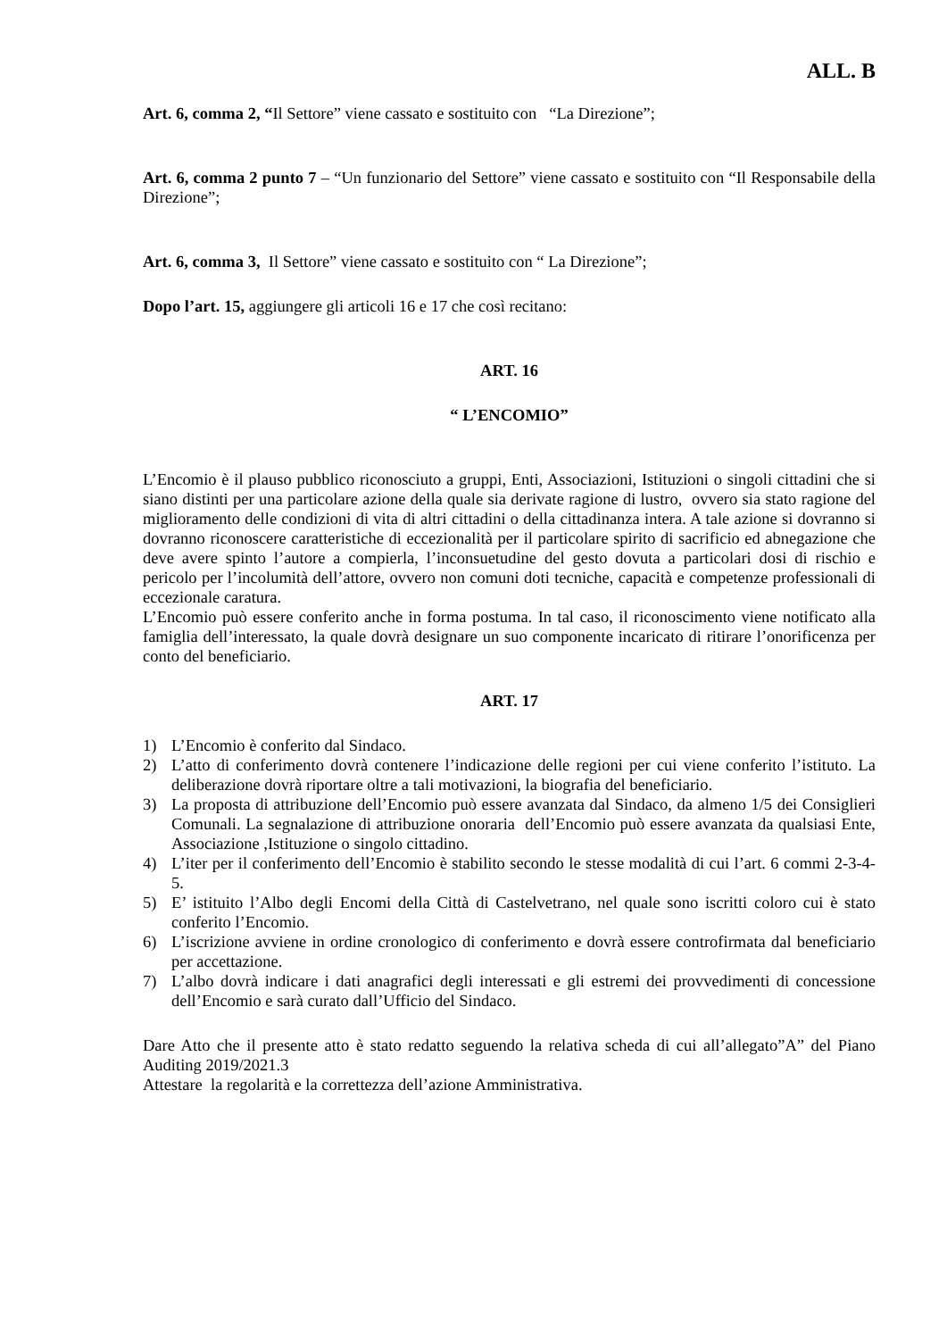ALL. B
Art. 6, comma 2, “Il Settore” viene cassato e sostituito con “La Direzione”;
Art. 6, comma 2 punto 7 – “Un funzionario del Settore” viene cassato e sostituito con “Il Responsabile della Direzione”;
Art. 6, comma 3, Il Settore” viene cassato e sostituito con “ La Direzione”;
Dopo l’art. 15, aggiungere gli articoli 16 e 17 che così recitano:
ART. 16
“ L’ENCOMIO”
L’Encomio è il plauso pubblico riconosciuto a gruppi, Enti, Associazioni, Istituzioni o singoli cittadini che si siano distinti per una particolare azione della quale sia derivate ragione di lustro, ovvero sia stato ragione del miglioramento delle condizioni di vita di altri cittadini o della cittadinanza intera. A tale azione si dovranno si dovranno riconoscere caratteristiche di eccezionalità per il particolare spirito di sacrificio ed abnegazione che deve avere spinto l’autore a compierla, l’inconsuetudine del gesto dovuta a particolari dosi di rischio e pericolo per l’incolumità dell’attore, ovvero non comuni doti tecniche, capacità e competenze professionali di eccezionale caratura.
L’Encomio può essere conferito anche in forma postuma. In tal caso, il riconoscimento viene notificato alla famiglia dell’interessato, la quale dovrà designare un suo componente incaricato di ritirare l’onorificenza per conto del beneficiario.
ART. 17
1) L’Encomio è conferito dal Sindaco.
2) L’atto di conferimento dovrà contenere l’indicazione delle regioni per cui viene conferito l’istituto. La deliberazione dovrà riportare oltre a tali motivazioni, la biografia del beneficiario.
3) La proposta di attribuzione dell’Encomio può essere avanzata dal Sindaco, da almeno 1/5 dei Consiglieri Comunali. La segnalazione di attribuzione onoraria dell’Encomio può essere avanzata da qualsiasi Ente, Associazione ,Istituzione o singolo cittadino.
4) L’iter per il conferimento dell’Encomio è stabilito secondo le stesse modalità di cui l’art. 6 commi 2-3-4-5.
5) E’ istituito l’Albo degli Encomi della Città di Castelvetrano, nel quale sono iscritti coloro cui è stato conferito l’Encomio.
6) L’iscrizione avviene in ordine cronologico di conferimento e dovrà essere controfirmata dal beneficiario per accettazione.
7) L’albo dovrà indicare i dati anagrafici degli interessati e gli estremi dei provvedimenti di concessione dell’Encomio e sarà curato dall’Ufficio del Sindaco.
Dare Atto che il presente atto è stato redatto seguendo la relativa scheda di cui all’allegato”A” del Piano Auditing 2019/2021.3
Attestare la regolarità e la correttezza dell’azione Amministrativa.